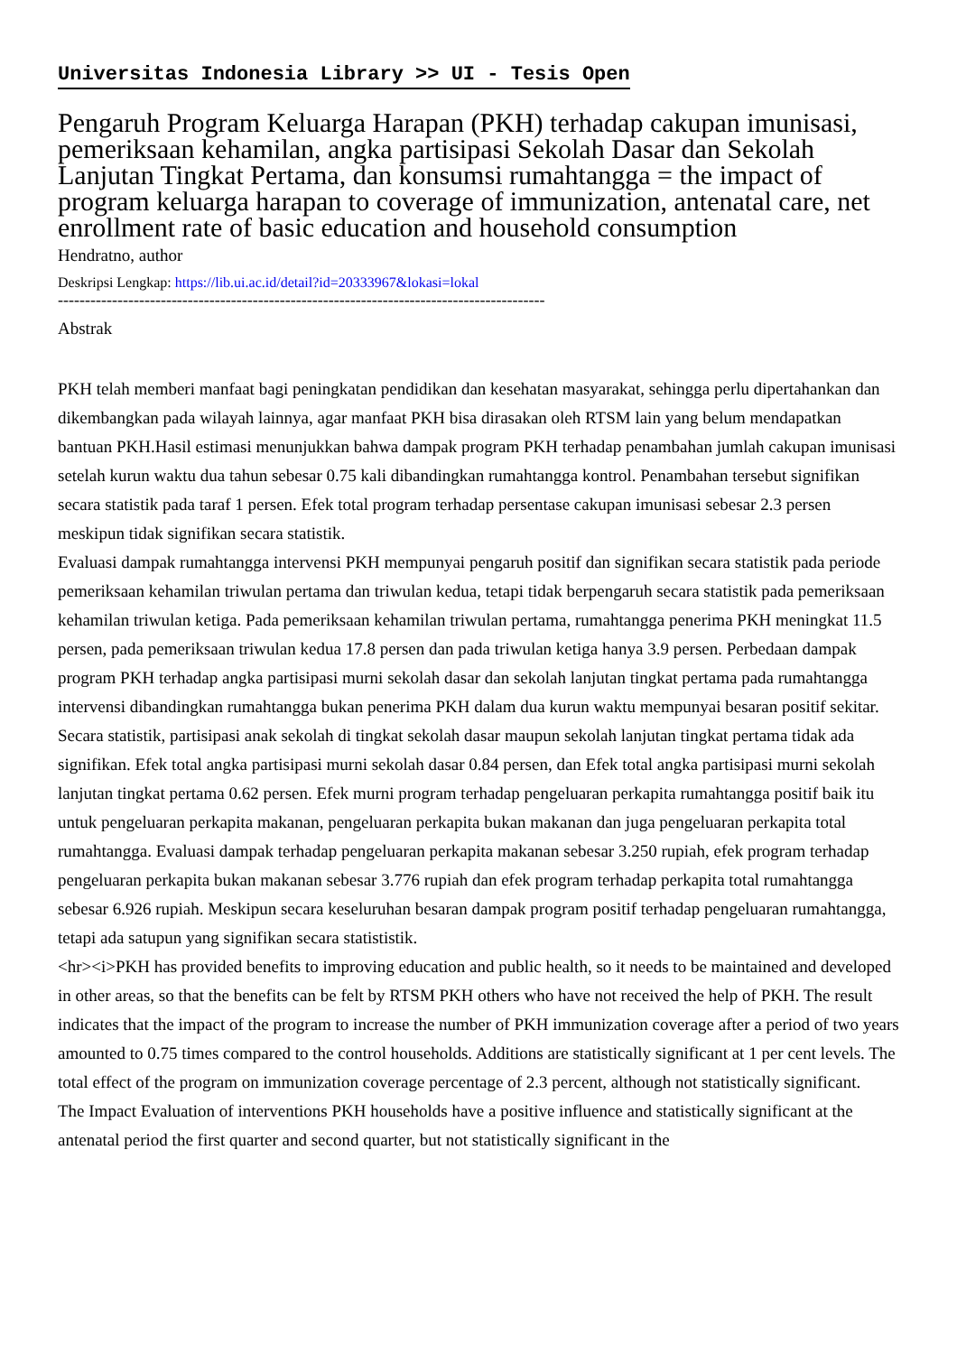Universitas Indonesia Library >> UI - Tesis Open
Pengaruh Program Keluarga Harapan (PKH) terhadap cakupan imunisasi, pemeriksaan kehamilan, angka partisipasi Sekolah Dasar dan Sekolah Lanjutan Tingkat Pertama, dan konsumsi rumahtangga = the impact of program keluarga harapan to coverage of immunization, antenatal care, net enrollment rate of basic education and household consumption
Hendratno, author
Deskripsi Lengkap: https://lib.ui.ac.id/detail?id=20333967&lokasi=lokal
------------------------------------------------------------------------------------------
Abstrak
PKH telah memberi manfaat bagi peningkatan pendidikan dan kesehatan masyarakat, sehingga perlu dipertahankan dan dikembangkan pada wilayah lainnya, agar manfaat PKH bisa dirasakan oleh RTSM lain yang belum mendapatkan bantuan PKH.Hasil estimasi menunjukkan bahwa dampak program PKH terhadap penambahan jumlah cakupan imunisasi setelah kurun waktu dua tahun sebesar 0.75 kali dibandingkan rumahtangga kontrol. Penambahan tersebut signifikan secara statistik pada taraf 1 persen. Efek total program terhadap persentase cakupan imunisasi sebesar 2.3 persen meskipun tidak signifikan secara statistik.
Evaluasi dampak rumahtangga intervensi PKH mempunyai pengaruh positif dan signifikan secara statistik pada periode pemeriksaan kehamilan triwulan pertama dan triwulan kedua, tetapi tidak berpengaruh secara statistik pada pemeriksaan kehamilan triwulan ketiga. Pada pemeriksaan kehamilan triwulan pertama, rumahtangga penerima PKH meningkat 11.5 persen, pada pemeriksaan triwulan kedua 17.8 persen dan pada triwulan ketiga hanya 3.9 persen. Perbedaan dampak program PKH terhadap angka partisipasi murni sekolah dasar dan sekolah lanjutan tingkat pertama pada rumahtangga intervensi dibandingkan rumahtangga bukan penerima PKH dalam dua kurun waktu mempunyai besaran positif sekitar.
Secara statistik, partisipasi anak sekolah di tingkat sekolah dasar maupun sekolah lanjutan tingkat pertama tidak ada signifikan. Efek total angka partisipasi murni sekolah dasar 0.84 persen, dan Efek total angka partisipasi murni sekolah lanjutan tingkat pertama 0.62 persen. Efek murni program terhadap pengeluaran perkapita rumahtangga positif baik itu untuk pengeluaran perkapita makanan, pengeluaran perkapita bukan makanan dan juga pengeluaran perkapita total rumahtangga. Evaluasi dampak terhadap pengeluaran perkapita makanan sebesar 3.250 rupiah, efek program terhadap pengeluaran perkapita bukan makanan sebesar 3.776 rupiah dan efek program terhadap perkapita total rumahtangga sebesar 6.926 rupiah. Meskipun secara keseluruhan besaran dampak program positif terhadap pengeluaran rumahtangga, tetapi ada satupun yang signifikan secara statististik.
<hr><i>PKH has provided benefits to improving education and public health, so it needs to be maintained and developed in other areas, so that the benefits can be felt by RTSM PKH others who have not received the help of PKH. The result indicates that the impact of the program to increase the number of PKH immunization coverage after a period of two years amounted to 0.75 times compared to the control households. Additions are statistically significant at 1 per cent levels. The total effect of the program on immunization coverage percentage of 2.3 percent, although not statistically significant.
The Impact Evaluation of interventions PKH households have a positive influence and statistically significant at the antenatal period the first quarter and second quarter, but not statistically significant in the